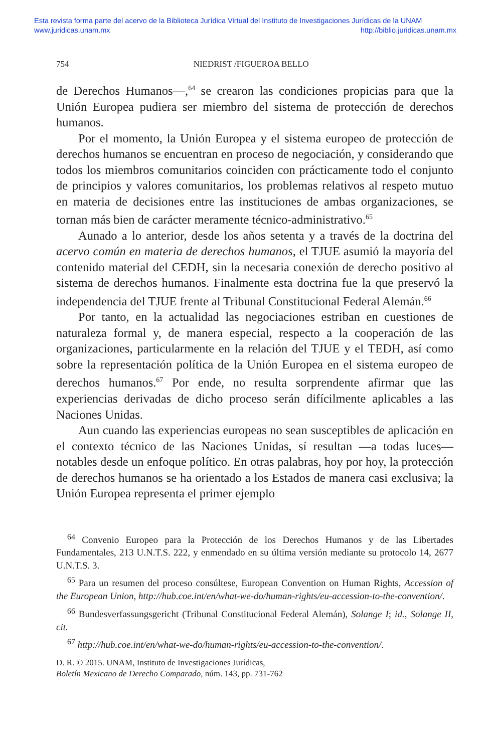Esta revista forma parte del acervo de la Biblioteca Jurídica Virtual del Instituto de Investigaciones Jurídicas de la UNAM
www.juridicas.unam.mx http://biblio.juridicas.unam.mx
754 NIEDRIST /FIGUEROA BELLO
de Derechos Humanos—,<sup>64</sup> se crearon las condiciones propicias para que la Unión Europea pudiera ser miembro del sistema de protección de derechos humanos.
Por el momento, la Unión Europea y el sistema europeo de protección de derechos humanos se encuentran en proceso de negociación, y considerando que todos los miembros comunitarios coinciden con prácticamente todo el conjunto de principios y valores comunitarios, los problemas relativos al respeto mutuo en materia de decisiones entre las instituciones de ambas organizaciones, se tornan más bien de carácter meramente técnico-administrativo.<sup>65</sup>
Aunado a lo anterior, desde los años setenta y a través de la doctrina del acervo común en materia de derechos humanos, el TJUE asumió la mayoría del contenido material del CEDH, sin la necesaria conexión de derecho positivo al sistema de derechos humanos. Finalmente esta doctrina fue la que preservó la independencia del TJUE frente al Tribunal Constitucional Federal Alemán.<sup>66</sup>
Por tanto, en la actualidad las negociaciones estriban en cuestiones de naturaleza formal y, de manera especial, respecto a la cooperación de las organizaciones, particularmente en la relación del TJUE y el TEDH, así como sobre la representación política de la Unión Europea en el sistema europeo de derechos humanos.<sup>67</sup> Por ende, no resulta sorprendente afirmar que las experiencias derivadas de dicho proceso serán difícilmente aplicables a las Naciones Unidas.
Aun cuando las experiencias europeas no sean susceptibles de aplicación en el contexto técnico de las Naciones Unidas, sí resultan —a todas luces— notables desde un enfoque político. En otras palabras, hoy por hoy, la protección de derechos humanos se ha orientado a los Estados de manera casi exclusiva; la Unión Europea representa el primer ejemplo
<sup>64</sup> Convenio Europeo para la Protección de los Derechos Humanos y de las Libertades Fundamentales, 213 U.N.T.S. 222, y enmendado en su última versión mediante su protocolo 14, 2677 U.N.T.S. 3.
<sup>65</sup> Para un resumen del proceso consúltese, European Convention on Human Rights, Accession of the European Union, http://hub.coe.int/en/what-we-do/human-rights/eu-accession-to-the-convention/.
<sup>66</sup> Bundesverfassungsgericht (Tribunal Constitucional Federal Alemán), Solange I; id., Solange II, cit.
<sup>67</sup> http://hub.coe.int/en/what-we-do/human-rights/eu-accession-to-the-convention/.
D. R. © 2015. UNAM, Instituto de Investigaciones Jurídicas,
Boletín Mexicano de Derecho Comparado, núm. 143, pp. 731-762